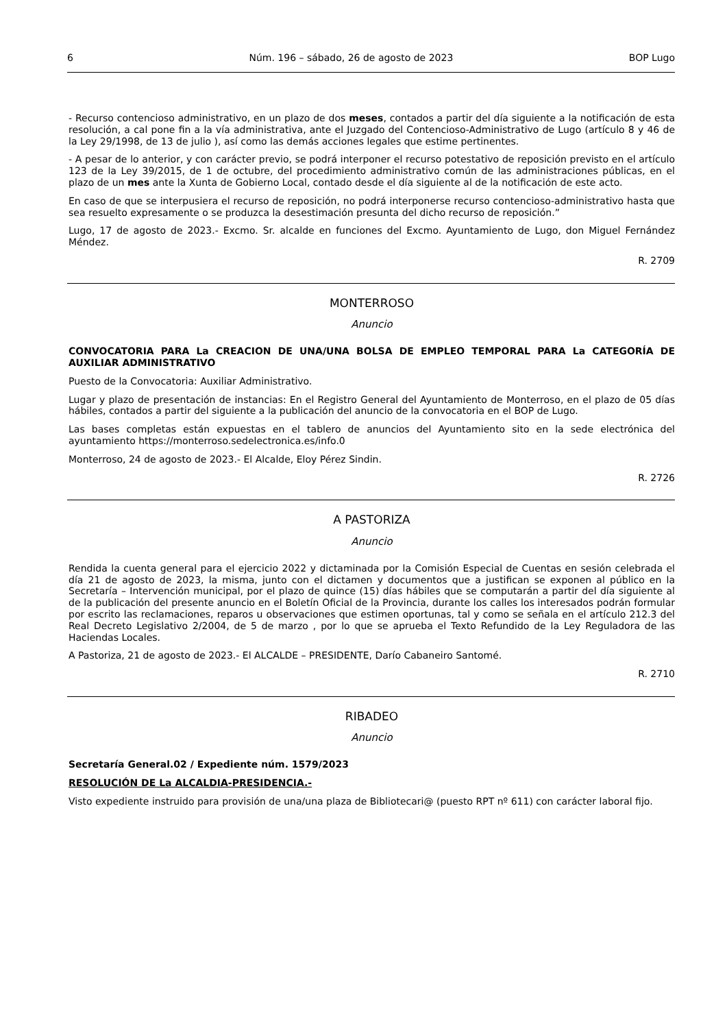6 Núm. 196 – sábado, 26 de agosto de 2023 BOP Lugo
- Recurso contencioso administrativo, en un plazo de dos meses, contados a partir del día siguiente a la notificación de esta resolución, a cal pone fin a la vía administrativa, ante el Juzgado del Contencioso-Administrativo de Lugo (artículo 8 y 46 de la Ley 29/1998, de 13 de julio ), así como las demás acciones legales que estime pertinentes.
- A pesar de lo anterior, y con carácter previo, se podrá interponer el recurso potestativo de reposición previsto en el artículo 123 de la Ley 39/2015, de 1 de octubre, del procedimiento administrativo común de las administraciones públicas, en el plazo de un mes ante la Xunta de Gobierno Local, contado desde el día siguiente al de la notificación de este acto.
En caso de que se interpusiera el recurso de reposición, no podrá interponerse recurso contencioso-administrativo hasta que sea resuelto expresamente o se produzca la desestimación presunta del dicho recurso de reposición.”
Lugo, 17 de agosto de 2023.- Excmo. Sr. alcalde en funciones del Excmo. Ayuntamiento de Lugo, don Miguel Fernández Méndez.
R. 2709
MONTERROSO
Anuncio
CONVOCATORIA PARA La CREACION DE UNA/UNA BOLSA DE EMPLEO TEMPORAL PARA La CATEGORÍA DE AUXILIAR ADMINISTRATIVO
Puesto de la Convocatoria: Auxiliar Administrativo.
Lugar y plazo de presentación de instancias: En el Registro General del Ayuntamiento de Monterroso, en el plazo de 05 días hábiles, contados a partir del siguiente a la publicación del anuncio de la convocatoria en el BOP de Lugo.
Las bases completas están expuestas en el tablero de anuncios del Ayuntamiento sito en la sede electrónica del ayuntamiento https://monterroso.sedelectronica.es/info.0
Monterroso, 24 de agosto de 2023.- El Alcalde, Eloy Pérez Sindin.
R. 2726
A PASTORIZA
Anuncio
Rendida la cuenta general para el ejercicio 2022 y dictaminada por la Comisión Especial de Cuentas en sesión celebrada el día 21 de agosto de 2023, la misma, junto con el dictamen y documentos que a justifican se exponen al público en la Secretaría – Intervención municipal, por el plazo de quince (15) días hábiles que se computarán a partir del día siguiente al de la publicación del presente anuncio en el Boletín Oficial de la Provincia, durante los calles los interesados podrán formular por escrito las reclamaciones, reparos u observaciones que estimen oportunas, tal y como se señala en el artículo 212.3 del Real Decreto Legislativo 2/2004, de 5 de marzo , por lo que se aprueba el Texto Refundido de la Ley Reguladora de las Haciendas Locales.
A Pastoriza, 21 de agosto de 2023.- El ALCALDE – PRESIDENTE, Darío Cabaneiro Santomé.
R. 2710
RIBADEO
Anuncio
Secretaría General.02 / Expediente núm. 1579/2023
RESOLUCIÓN DE La ALCALDIA-PRESIDENCIA.-
Visto expediente instruido para provisión de una/una plaza de Bibliotecari@ (puesto RPT nº 611) con carácter laboral fijo.